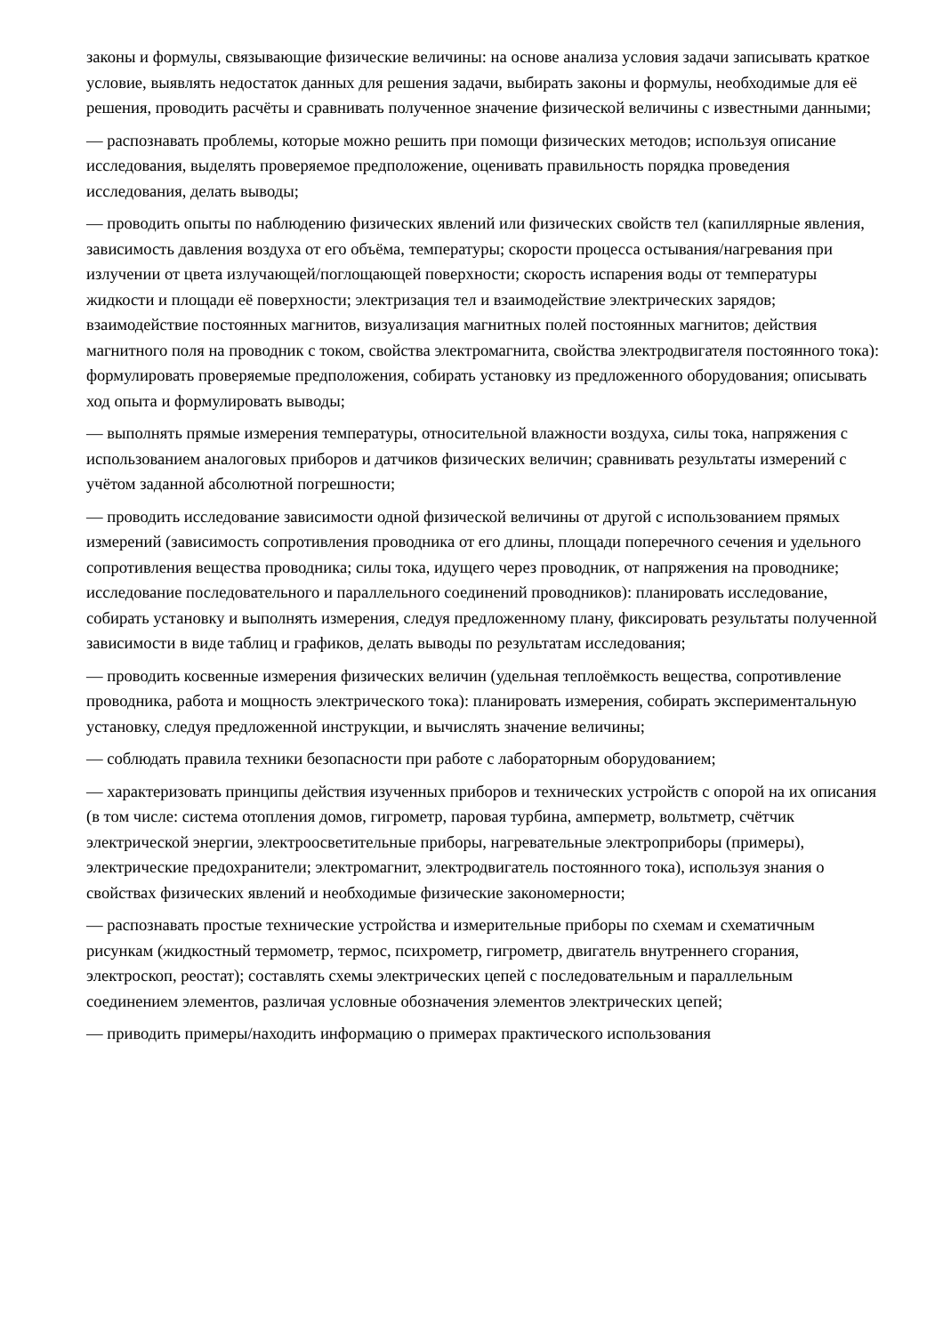законы и формулы, связывающие физические величины: на основе анализа условия задачи записывать краткое условие, выявлять недостаток данных для решения задачи, выбирать законы и формулы, необходимые для её решения, проводить расчёты и сравнивать полученное значение физической величины с известными данными;
— распознавать проблемы, которые можно решить при помощи физических методов; используя описание исследования, выделять проверяемое предположение, оценивать правильность порядка проведения исследования, делать выводы;
— проводить опыты по наблюдению физических явлений или физических свойств тел (капиллярные явления, зависимость давления воздуха от его объёма, температуры; скорости процесса остывания/нагревания при излучении от цвета излучающей/поглощающей поверхности; скорость испарения воды от температуры жидкости и площади её поверхности; электризация тел и взаимодействие электрических зарядов; взаимодействие постоянных магнитов, визуализация магнитных полей постоянных магнитов; действия магнитного поля на проводник с током, свойства электромагнита, свойства электродвигателя постоянного тока): формулировать проверяемые предположения, собирать установку из предложенного оборудования; описывать ход опыта и формулировать выводы;
— выполнять прямые измерения температуры, относительной влажности воздуха, силы тока, напряжения с использованием аналоговых приборов и датчиков физических величин; сравнивать результаты измерений с учётом заданной абсолютной погрешности;
— проводить исследование зависимости одной физической величины от другой с использованием прямых измерений (зависимость сопротивления проводника от его длины, площади поперечного сечения и удельного сопротивления вещества проводника; силы тока, идущего через проводник, от напряжения на проводнике; исследование последовательного и параллельного соединений проводников): планировать исследование, собирать установку и выполнять измерения, следуя предложенному плану, фиксировать результаты полученной зависимости в виде таблиц и графиков, делать выводы по результатам исследования;
— проводить косвенные измерения физических величин (удельная теплоёмкость вещества, сопротивление проводника, работа и мощность электрического тока): планировать измерения, собирать экспериментальную установку, следуя предложенной инструкции, и вычислять значение величины;
— соблюдать правила техники безопасности при работе с лабораторным оборудованием;
— характеризовать принципы действия изученных приборов и технических устройств с опорой на их описания (в том числе: система отопления домов, гигрометр, паровая турбина, амперметр, вольтметр, счётчик электрической энергии, электроосветительные приборы, нагревательные электроприборы (примеры), электрические предохранители; электромагнит, электродвигатель постоянного тока), используя знания о свойствах физических явлений и необходимые физические закономерности;
— распознавать простые технические устройства и измерительные приборы по схемам и схематичным рисункам (жидкостный термометр, термос, психрометр, гигрометр, двигатель внутреннего сгорания, электроскоп, реостат); составлять схемы электрических цепей с последовательным и параллельным соединением элементов, различая условные обозначения элементов электрических цепей;
— приводить примеры/находить информацию о примерах практического использования